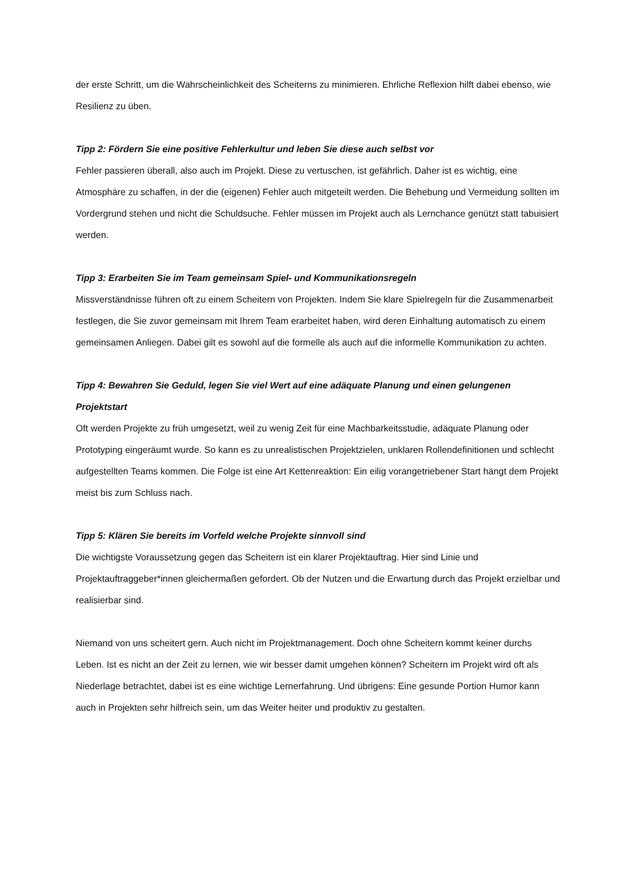der erste Schritt, um die Wahrscheinlichkeit des Scheiterns zu minimieren. Ehrliche Reflexion hilft dabei ebenso, wie Resilienz zu üben.
Tipp 2: Fördern Sie eine positive Fehlerkultur und leben Sie diese auch selbst vor
Fehler passieren überall, also auch im Projekt. Diese zu vertuschen, ist gefährlich. Daher ist es wichtig, eine Atmosphäre zu schaffen, in der die (eigenen) Fehler auch mitgeteilt werden. Die Behebung und Vermeidung sollten im Vordergrund stehen und nicht die Schuldsuche. Fehler müssen im Projekt auch als Lernchance genützt statt tabuisiert werden.
Tipp 3: Erarbeiten Sie im Team gemeinsam Spiel- und Kommunikationsregeln
Missverständnisse führen oft zu einem Scheitern von Projekten. Indem Sie klare Spielregeln für die Zusammenarbeit festlegen, die Sie zuvor gemeinsam mit Ihrem Team erarbeitet haben, wird deren Einhaltung automatisch zu einem gemeinsamen Anliegen. Dabei gilt es sowohl auf die formelle als auch auf die informelle Kommunikation zu achten.
Tipp 4: Bewahren Sie Geduld, legen Sie viel Wert auf eine adäquate Planung und einen gelungenen Projektstart
Oft werden Projekte zu früh umgesetzt, weil zu wenig Zeit für eine Machbarkeitsstudie, adäquate Planung oder Prototyping eingeräumt wurde. So kann es zu unrealistischen Projektzielen, unklaren Rollendefinitionen und schlecht aufgestellten Teams kommen. Die Folge ist eine Art Kettenreaktion: Ein eilig vorangetriebener Start hängt dem Projekt meist bis zum Schluss nach.
Tipp 5: Klären Sie bereits im Vorfeld welche Projekte sinnvoll sind
Die wichtigste Voraussetzung gegen das Scheitern ist ein klarer Projektauftrag. Hier sind Linie und Projektauftraggeber*innen gleichermaßen gefordert. Ob der Nutzen und die Erwartung durch das Projekt erzielbar und realisierbar sind.
Niemand von uns scheitert gern. Auch nicht im Projektmanagement. Doch ohne Scheitern kommt keiner durchs Leben. Ist es nicht an der Zeit zu lernen, wie wir besser damit umgehen können? Scheitern im Projekt wird oft als Niederlage betrachtet, dabei ist es eine wichtige Lernerfahrung. Und übrigens: Eine gesunde Portion Humor kann auch in Projekten sehr hilfreich sein, um das Weiter heiter und produktiv zu gestalten.